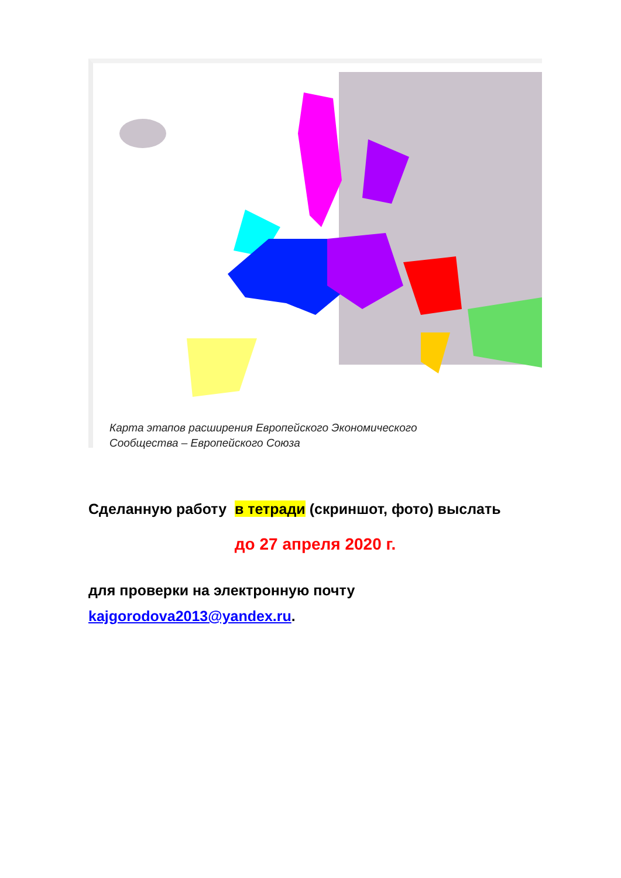Карта этапов расширения Европейского Экономического
Сообщества – Европейского Союза
Сделанную работу в тетради (скриншот, фото) выслать
до 27 апреля 2020 г.
для проверки на электронную почту
kajgorodova2013@yandex.ru.